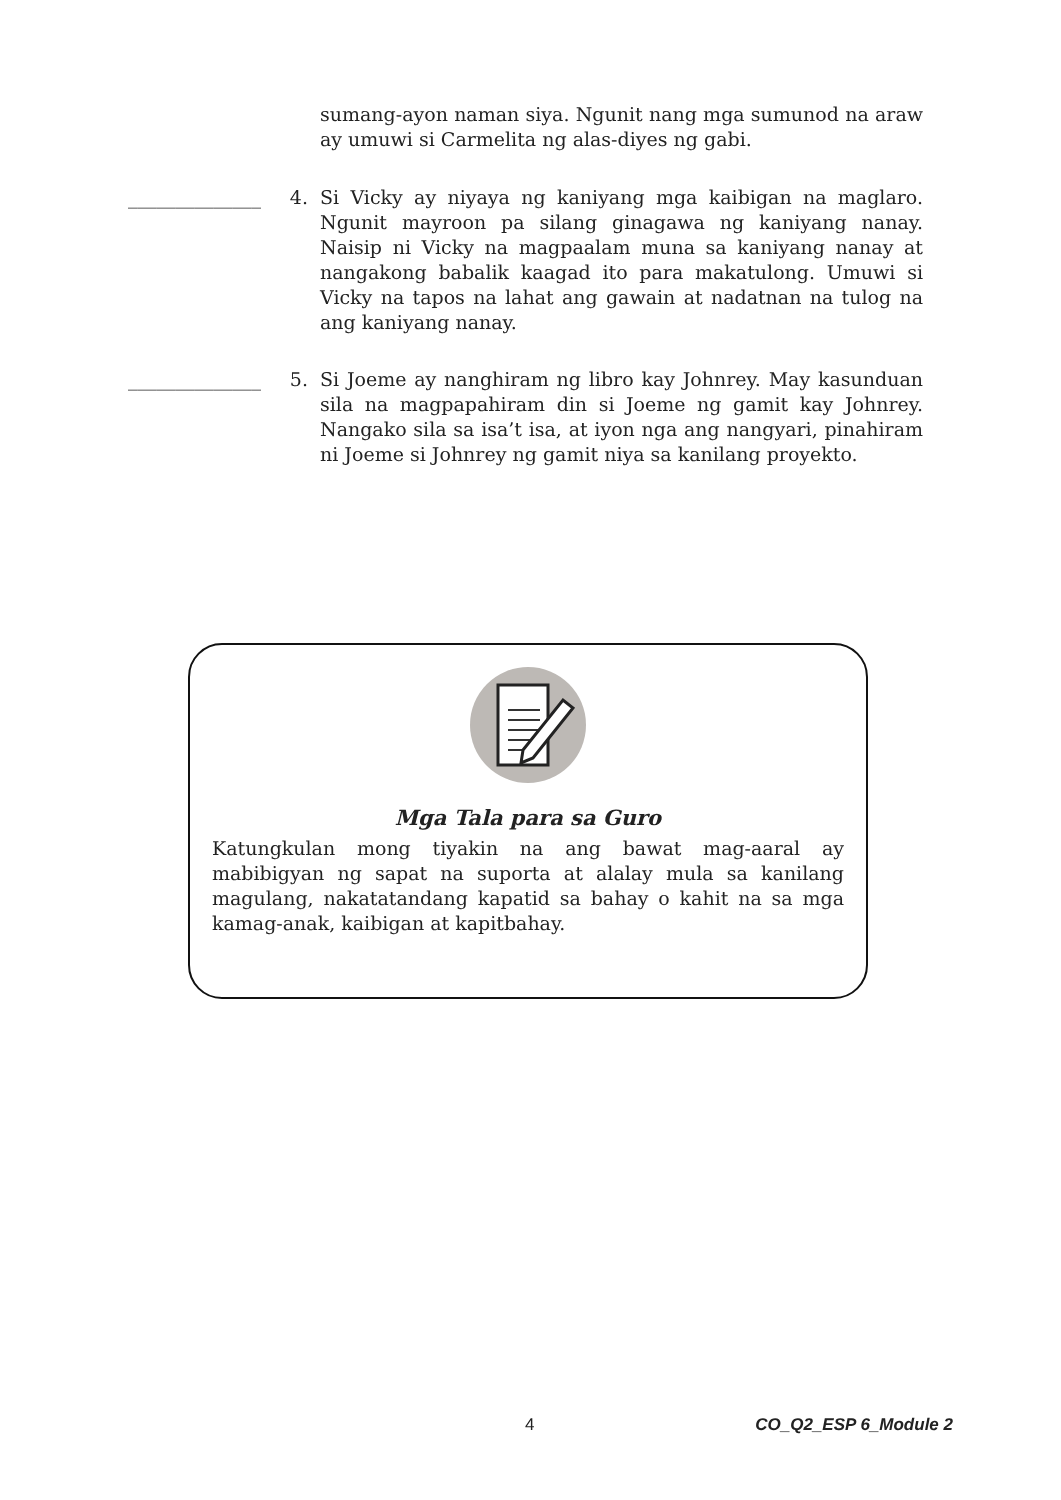sumang-ayon naman siya. Ngunit nang mga sumunod na araw ay umuwi si Carmelita ng alas-diyes ng gabi.
______________
4. Si Vicky ay niyaya ng kaniyang mga kaibigan na maglaro. Ngunit mayroon pa silang ginagawa ng kaniyang nanay. Naisip ni Vicky na magpaalam muna sa kaniyang nanay at nangakong babalik kaagad ito para makatulong. Umuwi si Vicky na tapos na lahat ang gawain at nadatnan na tulog na ang kaniyang nanay.
______________
5. Si Joeme ay nanghiram ng libro kay Johnrey. May kasunduan sila na magpapahiram din si Joeme ng gamit kay Johnrey. Nangako sila sa isa’t isa, at iyon nga ang nangyari, pinahiram ni Joeme si Johnrey ng gamit niya sa kanilang proyekto.
Mga Tala para sa Guro
Katungkulan mong tiyakin na ang bawat mag-aaral ay mabibigyan ng sapat na suporta at alalay mula sa kanilang magulang, nakatatandang kapatid sa bahay o kahit na sa mga kamag-anak, kaibigan at kapitbahay.
4 CO_Q2_ESP 6_Module 2